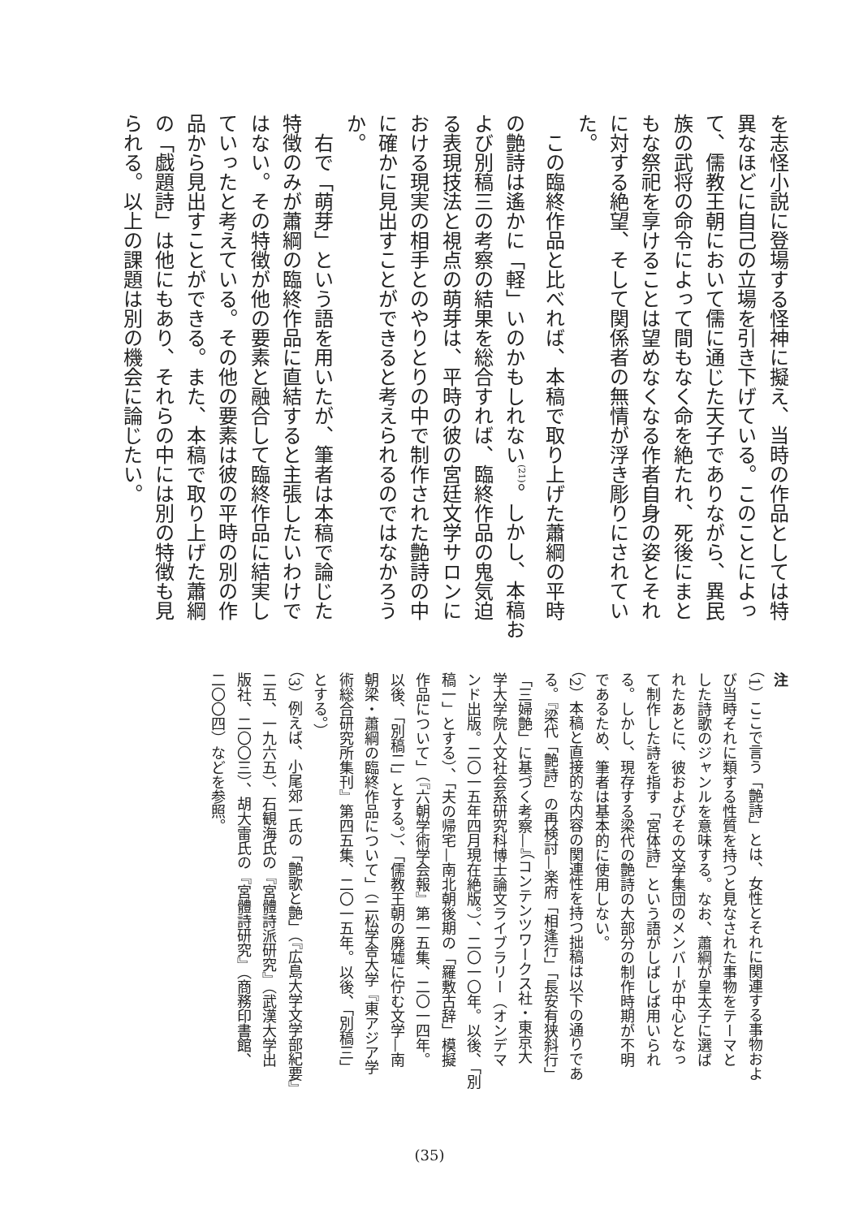を志怪小説に登場する怪神に擬え、当時の作品としては特
異なほどに自己の立場を引き下げている。このことによっ
て、儒教王朝において儒に通じた天子でありながら、異民
族の武将の命令によって間もなく命を絶たれ、死後にまと
もな祭祀を享けることは望めなくなる作者自身の姿とそれ
に対する絶望、そして関係者の無情が浮き彫りにされてい
た。
　この臨終作品と比べれば、本稿で取り上げた蕭綱の平時
の艶詩は遙かに「軽」いのかもしれない<sup>(21)</sup>。しかし、本稿お
よび別稿三の考察の結果を総合すれば、臨終作品の鬼気迫
る表現技法と視点の萌芽は、平時の彼の宮廷文学サロンに
おける現実の相手とのやりとりの中で制作された艶詩の中
に確かに見出すことができると考えられるのではなかろう
か。
　右で「萌芽」という語を用いたが、筆者は本稿で論じた
特徴のみが蕭綱の臨終作品に直結すると主張したいわけで
はない。その特徴が他の要素と融合して臨終作品に結実し
ていったと考えている。その他の要素は彼の平時の別の作
品から見出すことができる。また、本稿で取り上げた蕭綱
の「戯題詩」は他にもあり、それらの中には別の特徴も見
られる。以上の課題は別の機会に論じたい。
注
（1）ここで言う「艶詩」とは、女性とそれに関連する事物およ
び当時それに類する性質を持つと見なされた事物をテーマと
した詩歌のジャンルを意味する。なお、蕭綱が皇太子に選ば
れたあとに、彼およびその文学集団のメンバーが中心となっ
て制作した詩を指す「宮体詩」という語がしばしば用いられ
る。しかし、現存する梁代の艶詩の大部分の制作時期が不明
であるため、筆者は基本的に使用しない。
（2）本稿と直接的な内容の関連性を持つ拙稿は以下の通りであ
る。『梁代「艶詩」の再検討—楽府「相逢行」「長安有狭斜行」
「三婦艶」に基づく考察—』（コンテンツワークス社・東京大
学大学院人文社会系研究科博士論文ライブラリー（オンデマ
ンド出版。二〇一五年四月現在絶版。）、二〇一〇年。以後、「別
稿一」とする）、「夫の帰宅—南北朝後期の「羅敷古辞」模擬
作品について」（『六朝学術学会報』第一五集、二〇一四年。
以後、「別稿二」とする。）、「儒教王朝の廃墟に佇む文学—南
朝梁・蕭綱の臨終作品について」（二松学舎大学『東アジア学
術総合研究所集刊』第四五集、二〇一五年。以後、「別稿三」
とする。）
（3）例えば、小尾郊一氏の「艶歌と艶」（『広島大学文学部紀要』
二五、一九六五）、石観海氏の『宮體詩派研究』（武漢大学出
版社、二〇〇三）、胡大雷氏の『宮體詩研究』（商務印書館、
二〇〇四）などを参照。
(35)